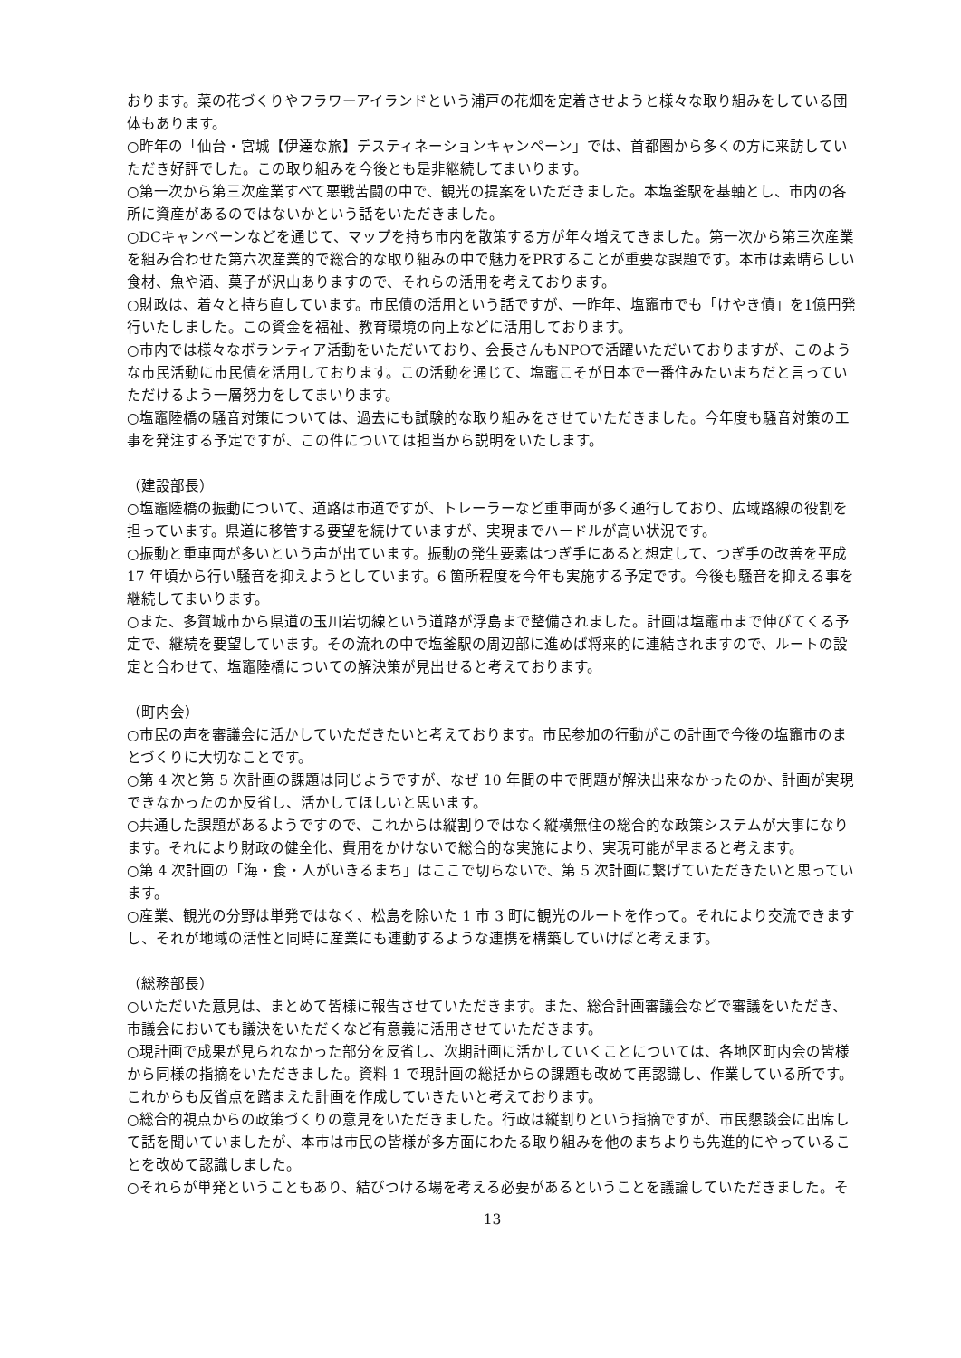おります。菜の花づくりやフラワーアイランドという浦戸の花畑を定着させようと様々な取り組みをしている団体もあります。
○昨年の「仙台・宮城【伊達な旅】デスティネーションキャンペーン」では、首都圏から多くの方に来訪していただき好評でした。この取り組みを今後とも是非継続してまいります。
○第一次から第三次産業すべて悪戦苦闘の中で、観光の提案をいただきました。本塩釜駅を基軸とし、市内の各所に資産があるのではないかという話をいただきました。
○DCキャンペーンなどを通じて、マップを持ち市内を散策する方が年々増えてきました。第一次から第三次産業を組み合わせた第六次産業的で総合的な取り組みの中で魅力をPRすることが重要な課題です。本市は素晴らしい食材、魚や酒、菓子が沢山ありますので、それらの活用を考えております。
○財政は、着々と持ち直しています。市民債の活用という話ですが、一昨年、塩竈市でも「けやき債」を1億円発行いたしました。この資金を福祉、教育環境の向上などに活用しております。
○市内では様々なボランティア活動をいただいており、会長さんもNPOで活躍いただいておりますが、このような市民活動に市民債を活用しております。この活動を通じて、塩竈こそが日本で一番住みたいまちだと言っていただけるよう一層努力をしてまいります。
○塩竈陸橋の騒音対策については、過去にも試験的な取り組みをさせていただきました。今年度も騒音対策の工事を発注する予定ですが、この件については担当から説明をいたします。
（建設部長）
○塩竈陸橋の振動について、道路は市道ですが、トレーラーなど重車両が多く通行しており、広域路線の役割を担っています。県道に移管する要望を続けていますが、実現までハードルが高い状況です。
○振動と重車両が多いという声が出ています。振動の発生要素はつぎ手にあると想定して、つぎ手の改善を平成 17 年頃から行い騒音を抑えようとしています。6 箇所程度を今年も実施する予定です。今後も騒音を抑える事を継続してまいります。
○また、多賀城市から県道の玉川岩切線という道路が浮島まで整備されました。計画は塩竈市まで伸びてくる予定で、継続を要望しています。その流れの中で塩釜駅の周辺部に進めば将来的に連結されますので、ルートの設定と合わせて、塩竈陸橋についての解決策が見出せると考えております。
（町内会）
○市民の声を審議会に活かしていただきたいと考えております。市民参加の行動がこの計画で今後の塩竈市のまとづくりに大切なことです。
○第 4 次と第 5 次計画の課題は同じようですが、なぜ 10 年間の中で問題が解決出来なかったのか、計画が実現できなかったのか反省し、活かしてほしいと思います。
○共通した課題があるようですので、これからは縦割りではなく縦横無住の総合的な政策システムが大事になります。それにより財政の健全化、費用をかけないで総合的な実施により、実現可能が早まると考えます。
○第 4 次計画の「海・食・人がいきるまち」はここで切らないで、第 5 次計画に繋げていただきたいと思っています。
○産業、観光の分野は単発ではなく、松島を除いた 1 市 3 町に観光のルートを作って。それにより交流できますし、それが地域の活性と同時に産業にも連動するような連携を構築していけばと考えます。
（総務部長）
○いただいた意見は、まとめて皆様に報告させていただきます。また、総合計画審議会などで審議をいただき、市議会においても議決をいただくなど有意義に活用させていただきます。
○現計画で成果が見られなかった部分を反省し、次期計画に活かしていくことについては、各地区町内会の皆様から同様の指摘をいただきました。資料 1 で現計画の総括からの課題も改めて再認識し、作業している所です。これからも反省点を踏まえた計画を作成していきたいと考えております。
○総合的視点からの政策づくりの意見をいただきました。行政は縦割りという指摘ですが、市民懇談会に出席して話を聞いていましたが、本市は市民の皆様が多方面にわたる取り組みを他のまちよりも先進的にやっていることを改めて認識しました。
○それらが単発ということもあり、結びつける場を考える必要があるということを議論していただきました。そ
13